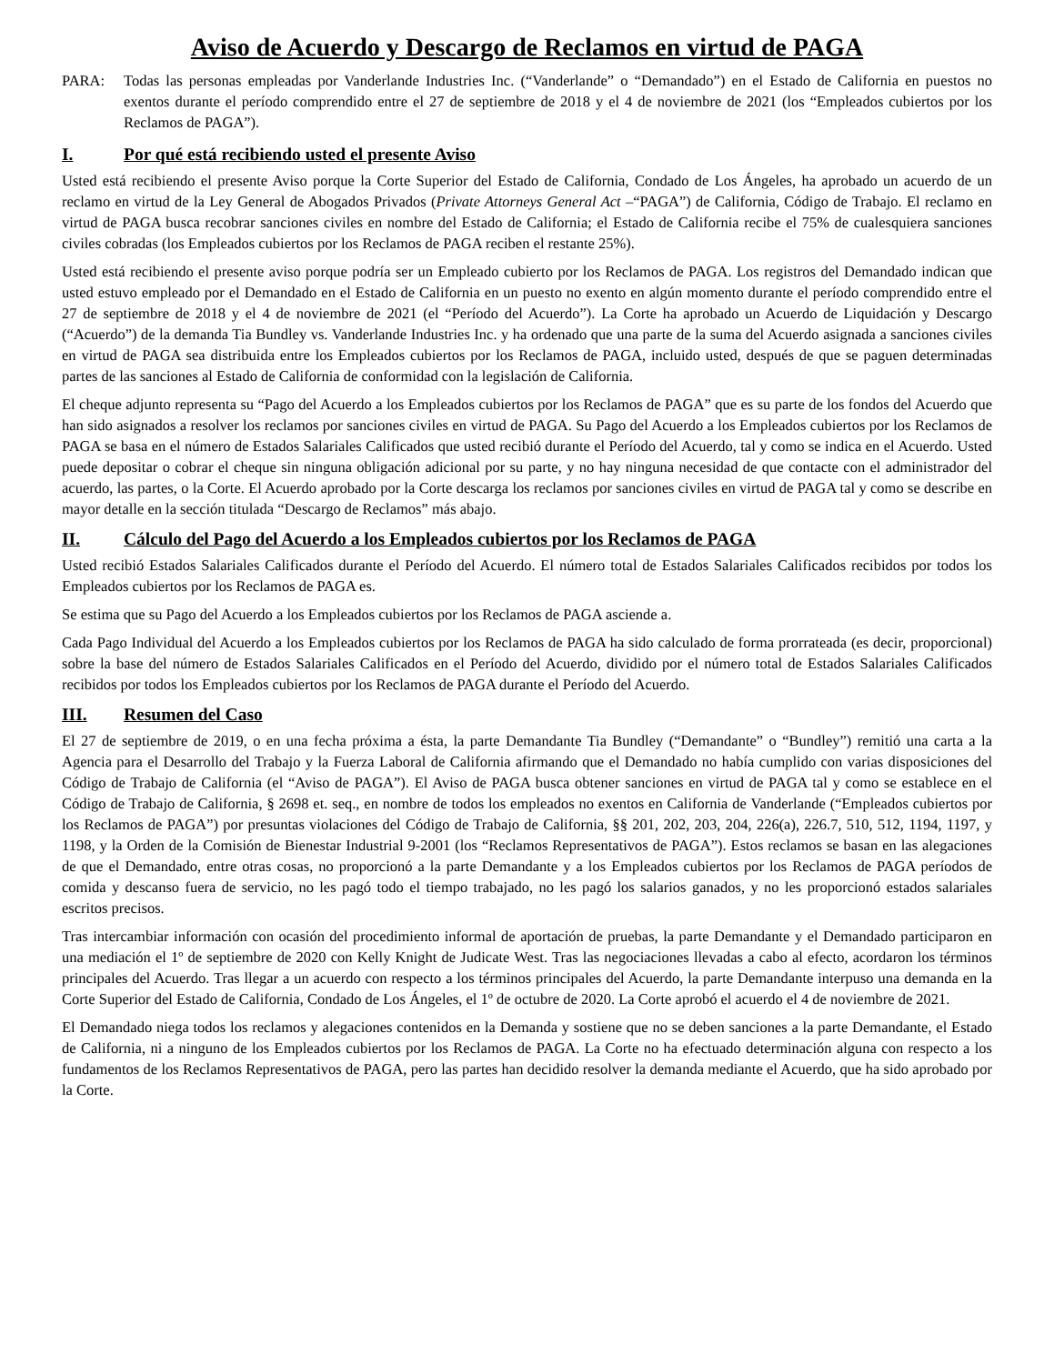Aviso de Acuerdo y Descargo de Reclamos en virtud de PAGA
PARA: Todas las personas empleadas por Vanderlande Industries Inc. (“Vanderlande” o “Demandado”) en el Estado de California en puestos no exentos durante el período comprendido entre el 27 de septiembre de 2018 y el 4 de noviembre de 2021 (los “Empleados cubiertos por los Reclamos de PAGA”).
I. Por qué está recibiendo usted el presente Aviso
Usted está recibiendo el presente Aviso porque la Corte Superior del Estado de California, Condado de Los Ángeles, ha aprobado un acuerdo de un reclamo en virtud de la Ley General de Abogados Privados (Private Attorneys General Act –“PAGA”) de California, Código de Trabajo. El reclamo en virtud de PAGA busca recobrar sanciones civiles en nombre del Estado de California; el Estado de California recibe el 75% de cualesquiera sanciones civiles cobradas (los Empleados cubiertos por los Reclamos de PAGA reciben el restante 25%).
Usted está recibiendo el presente aviso porque podría ser un Empleado cubierto por los Reclamos de PAGA. Los registros del Demandado indican que usted estuvo empleado por el Demandado en el Estado de California en un puesto no exento en algún momento durante el período comprendido entre el 27 de septiembre de 2018 y el 4 de noviembre de 2021 (el “Período del Acuerdo”). La Corte ha aprobado un Acuerdo de Liquidación y Descargo (“Acuerdo”) de la demanda Tia Bundley vs. Vanderlande Industries Inc. y ha ordenado que una parte de la suma del Acuerdo asignada a sanciones civiles en virtud de PAGA sea distribuida entre los Empleados cubiertos por los Reclamos de PAGA, incluido usted, después de que se paguen determinadas partes de las sanciones al Estado de California de conformidad con la legislación de California.
El cheque adjunto representa su “Pago del Acuerdo a los Empleados cubiertos por los Reclamos de PAGA” que es su parte de los fondos del Acuerdo que han sido asignados a resolver los reclamos por sanciones civiles en virtud de PAGA. Su Pago del Acuerdo a los Empleados cubiertos por los Reclamos de PAGA se basa en el número de Estados Salariales Calificados que usted recibió durante el Período del Acuerdo, tal y como se indica en el Acuerdo. Usted puede depositar o cobrar el cheque sin ninguna obligación adicional por su parte, y no hay ninguna necesidad de que contacte con el administrador del acuerdo, las partes, o la Corte. El Acuerdo aprobado por la Corte descarga los reclamos por sanciones civiles en virtud de PAGA tal y como se describe en mayor detalle en la sección titulada “Descargo de Reclamos” más abajo.
II. Cálculo del Pago del Acuerdo a los Empleados cubiertos por los Reclamos de PAGA
Usted recibió Estados Salariales Calificados durante el Período del Acuerdo. El número total de Estados Salariales Calificados recibidos por todos los Empleados cubiertos por los Reclamos de PAGA es.
Se estima que su Pago del Acuerdo a los Empleados cubiertos por los Reclamos de PAGA asciende a.
Cada Pago Individual del Acuerdo a los Empleados cubiertos por los Reclamos de PAGA ha sido calculado de forma prorrateada (es decir, proporcional) sobre la base del número de Estados Salariales Calificados en el Período del Acuerdo, dividido por el número total de Estados Salariales Calificados recibidos por todos los Empleados cubiertos por los Reclamos de PAGA durante el Período del Acuerdo.
III. Resumen del Caso
El 27 de septiembre de 2019, o en una fecha próxima a ésta, la parte Demandante Tia Bundley (“Demandante” o “Bundley”) remitió una carta a la Agencia para el Desarrollo del Trabajo y la Fuerza Laboral de California afirmando que el Demandado no había cumplido con varias disposiciones del Código de Trabajo de California (el “Aviso de PAGA”). El Aviso de PAGA busca obtener sanciones en virtud de PAGA tal y como se establece en el Código de Trabajo de California, § 2698 et. seq., en nombre de todos los empleados no exentos en California de Vanderlande (“Empleados cubiertos por los Reclamos de PAGA”) por presuntas violaciones del Código de Trabajo de California, §§ 201, 202, 203, 204, 226(a), 226.7, 510, 512, 1194, 1197, y 1198, y la Orden de la Comisión de Bienestar Industrial 9-2001 (los “Reclamos Representativos de PAGA”). Estos reclamos se basan en las alegaciones de que el Demandado, entre otras cosas, no proporcionó a la parte Demandante y a los Empleados cubiertos por los Reclamos de PAGA períodos de comida y descanso fuera de servicio, no les pagó todo el tiempo trabajado, no les pagó los salarios ganados, y no les proporcionó estados salariales escritos precisos.
Tras intercambiar información con ocasión del procedimiento informal de aportación de pruebas, la parte Demandante y el Demandado participaron en una mediación el 1º de septiembre de 2020 con Kelly Knight de Judicate West. Tras las negociaciones llevadas a cabo al efecto, acordaron los términos principales del Acuerdo. Tras llegar a un acuerdo con respecto a los términos principales del Acuerdo, la parte Demandante interpuso una demanda en la Corte Superior del Estado de California, Condado de Los Ángeles, el 1º de octubre de 2020. La Corte aprobó el acuerdo el 4 de noviembre de 2021.
El Demandado niega todos los reclamos y alegaciones contenidos en la Demanda y sostiene que no se deben sanciones a la parte Demandante, el Estado de California, ni a ninguno de los Empleados cubiertos por los Reclamos de PAGA. La Corte no ha efectuado determinación alguna con respecto a los fundamentos de los Reclamos Representativos de PAGA, pero las partes han decidido resolver la demanda mediante el Acuerdo, que ha sido aprobado por la Corte.